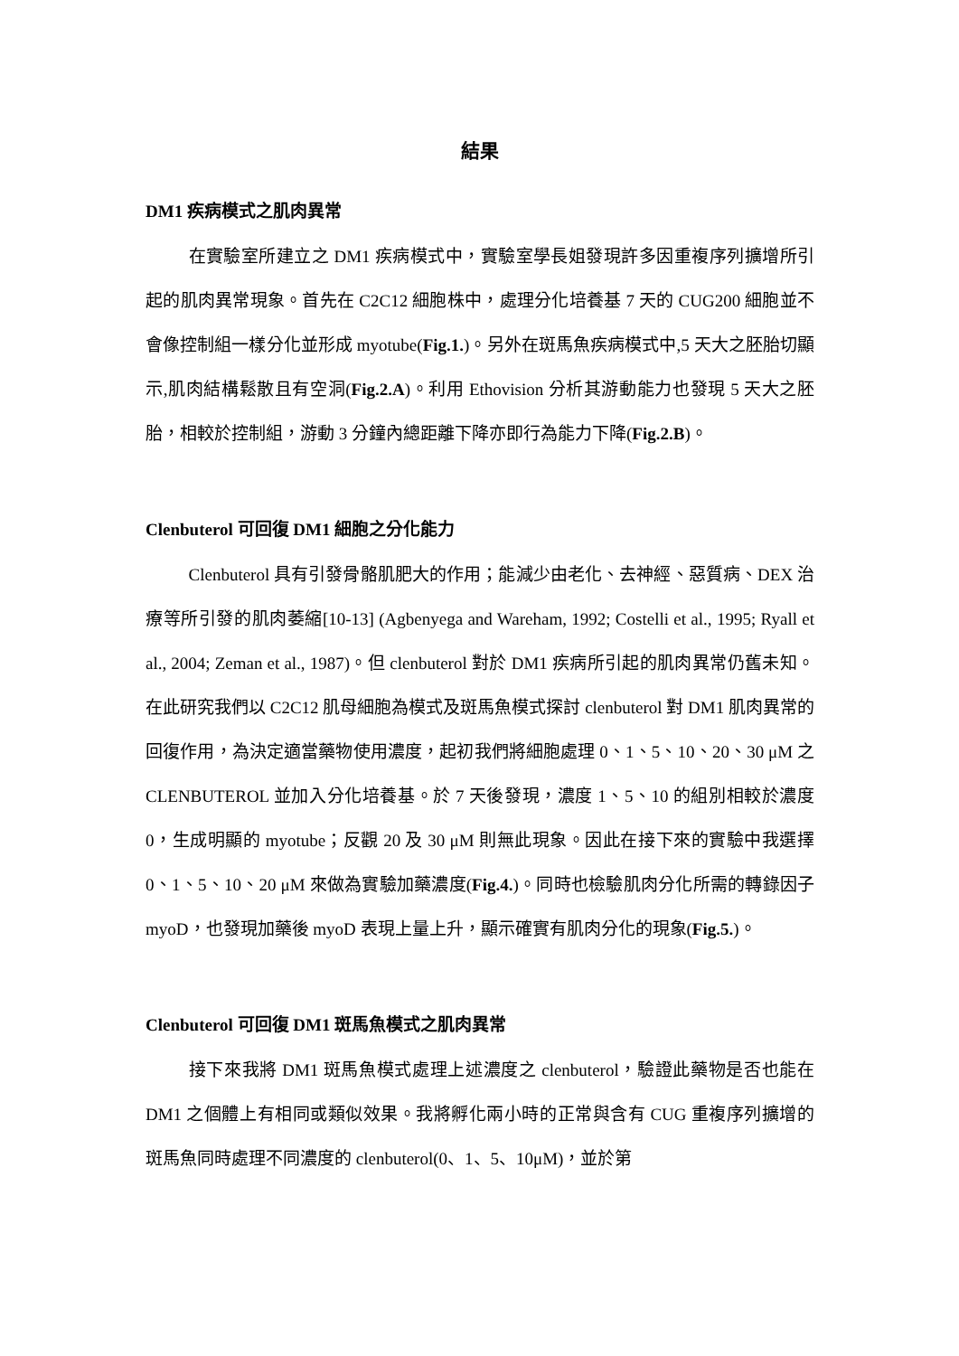結果
DM1 疾病模式之肌肉異常
在實驗室所建立之 DM1 疾病模式中，實驗室學長姐發現許多因重複序列擴增所引起的肌肉異常現象。首先在 C2C12 細胞株中，處理分化培養基 7 天的 CUG200 細胞並不會像控制組一樣分化並形成 myotube(Fig.1.)。另外在斑馬魚疾病模式中,5 天大之胚胎切顯示,肌肉結構鬆散且有空洞(Fig.2.A)。利用 Ethovision 分析其游動能力也發現 5 天大之胚胎，相較於控制組，游動 3 分鐘內總距離下降亦即行為能力下降(Fig.2.B)。
Clenbuterol 可回復 DM1 細胞之分化能力
Clenbuterol 具有引發骨骼肌肥大的作用；能減少由老化、去神經、惡質病、DEX 治療等所引發的肌肉萎縮[10-13] (Agbenyega and Wareham, 1992; Costelli et al., 1995; Ryall et al., 2004; Zeman et al., 1987)。但 clenbuterol 對於 DM1 疾病所引起的肌肉異常仍舊未知。在此研究我們以 C2C12 肌母細胞為模式及斑馬魚模式探討 clenbuterol 對 DM1 肌肉異常的回復作用，為決定適當藥物使用濃度，起初我們將細胞處理 0、1、5、10、20、30 μM 之 CLENBUTEROL 並加入分化培養基。於 7 天後發現，濃度 1、5、10 的組別相較於濃度 0，生成明顯的 myotube；反觀 20 及 30 μM 則無此現象。因此在接下來的實驗中我選擇 0、1、5、10、20 μM 來做為實驗加藥濃度(Fig.4.)。同時也檢驗肌肉分化所需的轉錄因子 myoD，也發現加藥後 myoD 表現上量上升，顯示確實有肌肉分化的現象(Fig.5.)。
Clenbuterol 可回復 DM1 斑馬魚模式之肌肉異常
接下來我將 DM1 斑馬魚模式處理上述濃度之 clenbuterol，驗證此藥物是否也能在 DM1 之個體上有相同或類似效果。我將孵化兩小時的正常與含有 CUG 重複序列擴增的斑馬魚同時處理不同濃度的 clenbuterol(0、1、5、10μM)，並於第